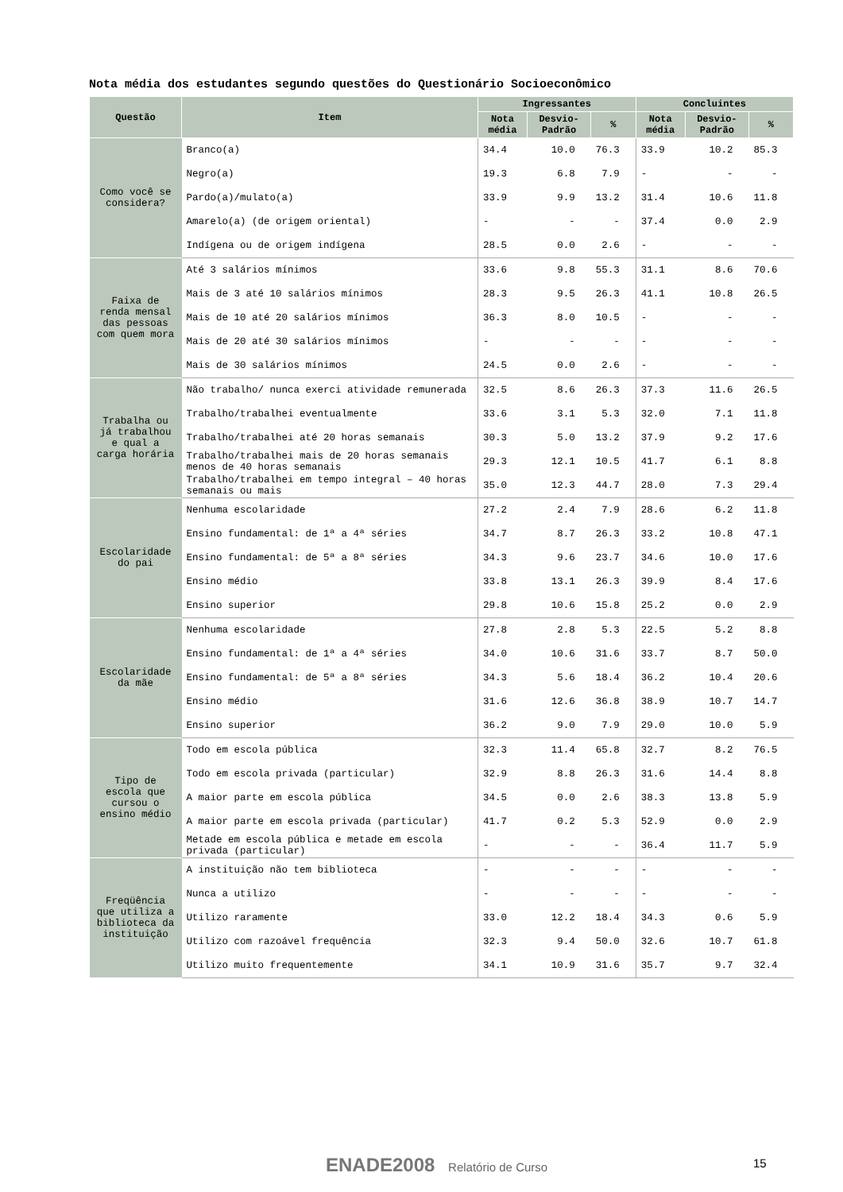Nota média dos estudantes segundo questões do Questionário Socioeconômico
| Questão | Item | Ingressantes | | | Concluintes | | |
| --- | --- | --- | --- | --- | --- | --- | --- |
| | | Nota média | Desvio-Padrão | % | Nota média | Desvio-Padrão | % |
| Como você se considera? | Branco(a) | 34.4 | 10.0 | 76.3 | 33.9 | 10.2 | 85.3 |
| | Negro(a) | 19.3 | 6.8 | 7.9 | - | - | - |
| | Pardo(a)/mulato(a) | 33.9 | 9.9 | 13.2 | 31.4 | 10.6 | 11.8 |
| | Amarelo(a) (de origem oriental) | - | - | - | 37.4 | 0.0 | 2.9 |
| | Indígena ou de origem indígena | 28.5 | 0.0 | 2.6 | - | - | - |
| Faixa de renda mensal das pessoas com quem mora | Até 3 salários mínimos | 33.6 | 9.8 | 55.3 | 31.1 | 8.6 | 70.6 |
| | Mais de 3 até 10 salários mínimos | 28.3 | 9.5 | 26.3 | 41.1 | 10.8 | 26.5 |
| | Mais de 10 até 20 salários mínimos | 36.3 | 8.0 | 10.5 | - | - | - |
| | Mais de 20 até 30 salários mínimos | - | - | - | - | - | - |
| | Mais de 30 salários mínimos | 24.5 | 0.0 | 2.6 | - | - | - |
| Trabalha ou já trabalhou e qual a carga horária | Não trabalho/ nunca exerci atividade remunerada | 32.5 | 8.6 | 26.3 | 37.3 | 11.6 | 26.5 |
| | Trabalho/trabalhei eventualmente | 33.6 | 3.1 | 5.3 | 32.0 | 7.1 | 11.8 |
| | Trabalho/trabalhei até 20 horas semanais | 30.3 | 5.0 | 13.2 | 37.9 | 9.2 | 17.6 |
| | Trabalho/trabalhei mais de 20 horas semanais menos de 40 horas semanais | 29.3 | 12.1 | 10.5 | 41.7 | 6.1 | 8.8 |
| | Trabalho/trabalhei em tempo integral – 40 horas semanais ou mais | 35.0 | 12.3 | 44.7 | 28.0 | 7.3 | 29.4 |
| Escolaridade do pai | Nenhuma escolaridade | 27.2 | 2.4 | 7.9 | 28.6 | 6.2 | 11.8 |
| | Ensino fundamental: de 1ª a 4ª séries | 34.7 | 8.7 | 26.3 | 33.2 | 10.8 | 47.1 |
| | Ensino fundamental: de 5ª a 8ª séries | 34.3 | 9.6 | 23.7 | 34.6 | 10.0 | 17.6 |
| | Ensino médio | 33.8 | 13.1 | 26.3 | 39.9 | 8.4 | 17.6 |
| | Ensino superior | 29.8 | 10.6 | 15.8 | 25.2 | 0.0 | 2.9 |
| Escolaridade da mãe | Nenhuma escolaridade | 27.8 | 2.8 | 5.3 | 22.5 | 5.2 | 8.8 |
| | Ensino fundamental: de 1ª a 4ª séries | 34.0 | 10.6 | 31.6 | 33.7 | 8.7 | 50.0 |
| | Ensino fundamental: de 5ª a 8ª séries | 34.3 | 5.6 | 18.4 | 36.2 | 10.4 | 20.6 |
| | Ensino médio | 31.6 | 12.6 | 36.8 | 38.9 | 10.7 | 14.7 |
| | Ensino superior | 36.2 | 9.0 | 7.9 | 29.0 | 10.0 | 5.9 |
| Tipo de escola que cursou o ensino médio | Todo em escola pública | 32.3 | 11.4 | 65.8 | 32.7 | 8.2 | 76.5 |
| | Todo em escola privada (particular) | 32.9 | 8.8 | 26.3 | 31.6 | 14.4 | 8.8 |
| | A maior parte em escola pública | 34.5 | 0.0 | 2.6 | 38.3 | 13.8 | 5.9 |
| | A maior parte em escola privada (particular) | 41.7 | 0.2 | 5.3 | 52.9 | 0.0 | 2.9 |
| | Metade em escola pública e metade em escola privada (particular) | - | - | - | 36.4 | 11.7 | 5.9 |
| Freqüência que utiliza a biblioteca da instituição | A instituição não tem biblioteca | - | - | - | - | - | - |
| | Nunca a utilizo | - | - | - | - | - | - |
| | Utilizo raramente | 33.0 | 12.2 | 18.4 | 34.3 | 0.6 | 5.9 |
| | Utilizo com razoável frequência | 32.3 | 9.4 | 50.0 | 32.6 | 10.7 | 61.8 |
| | Utilizo muito frequentemente | 34.1 | 10.9 | 31.6 | 35.7 | 9.7 | 32.4 |
ENADE2008 Relatório de Curso
15